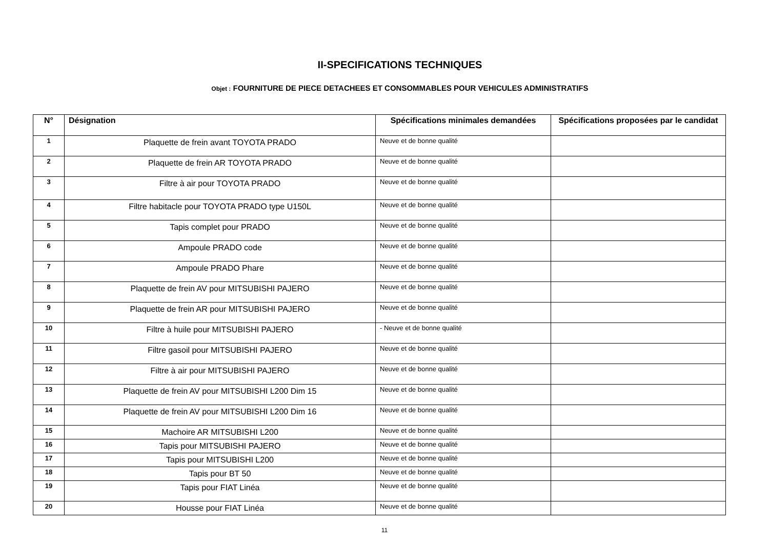II-SPECIFICATIONS TECHNIQUES
Objet : FOURNITURE DE PIECE DETACHEES ET CONSOMMABLES POUR VEHICULES ADMINISTRATIFS
| N° | Désignation | Spécifications minimales demandées | Spécifications proposées par le candidat |
| --- | --- | --- | --- |
| 1 | Plaquette de frein avant TOYOTA PRADO | Neuve et de bonne qualité | |
| 2 | Plaquette de frein AR TOYOTA PRADO | Neuve et de bonne qualité | |
| 3 | Filtre à air pour TOYOTA PRADO | Neuve et de bonne qualité | |
| 4 | Filtre habitacle pour TOYOTA PRADO type U150L | Neuve et de bonne qualité | |
| 5 | Tapis complet pour PRADO | Neuve et de bonne qualité | |
| 6 | Ampoule PRADO code | Neuve et de bonne qualité | |
| 7 | Ampoule PRADO Phare | Neuve et de bonne qualité | |
| 8 | Plaquette de frein AV pour MITSUBISHI PAJERO | Neuve et de bonne qualité | |
| 9 | Plaquette de frein AR pour MITSUBISHI PAJERO | Neuve et de bonne qualité | |
| 10 | Filtre à huile pour MITSUBISHI PAJERO | - Neuve et de bonne qualité | |
| 11 | Filtre gasoil pour MITSUBISHI PAJERO | Neuve et de bonne qualité | |
| 12 | Filtre à air pour MITSUBISHI PAJERO | Neuve et de bonne qualité | |
| 13 | Plaquette de frein AV pour MITSUBISHI L200 Dim 15 | Neuve et de bonne qualité | |
| 14 | Plaquette de frein AV pour MITSUBISHI L200 Dim 16 | Neuve et de bonne qualité | |
| 15 | Machoire AR MITSUBISHI L200 | Neuve et de bonne qualité | |
| 16 | Tapis pour MITSUBISHI PAJERO | Neuve et de bonne qualité | |
| 17 | Tapis pour MITSUBISHI L200 | Neuve et de bonne qualité | |
| 18 | Tapis pour BT 50 | Neuve et de bonne qualité | |
| 19 | Tapis pour FIAT Linéa | Neuve et de bonne qualité | |
| 20 | Housse pour FIAT Linéa | Neuve et de bonne qualité | |
11